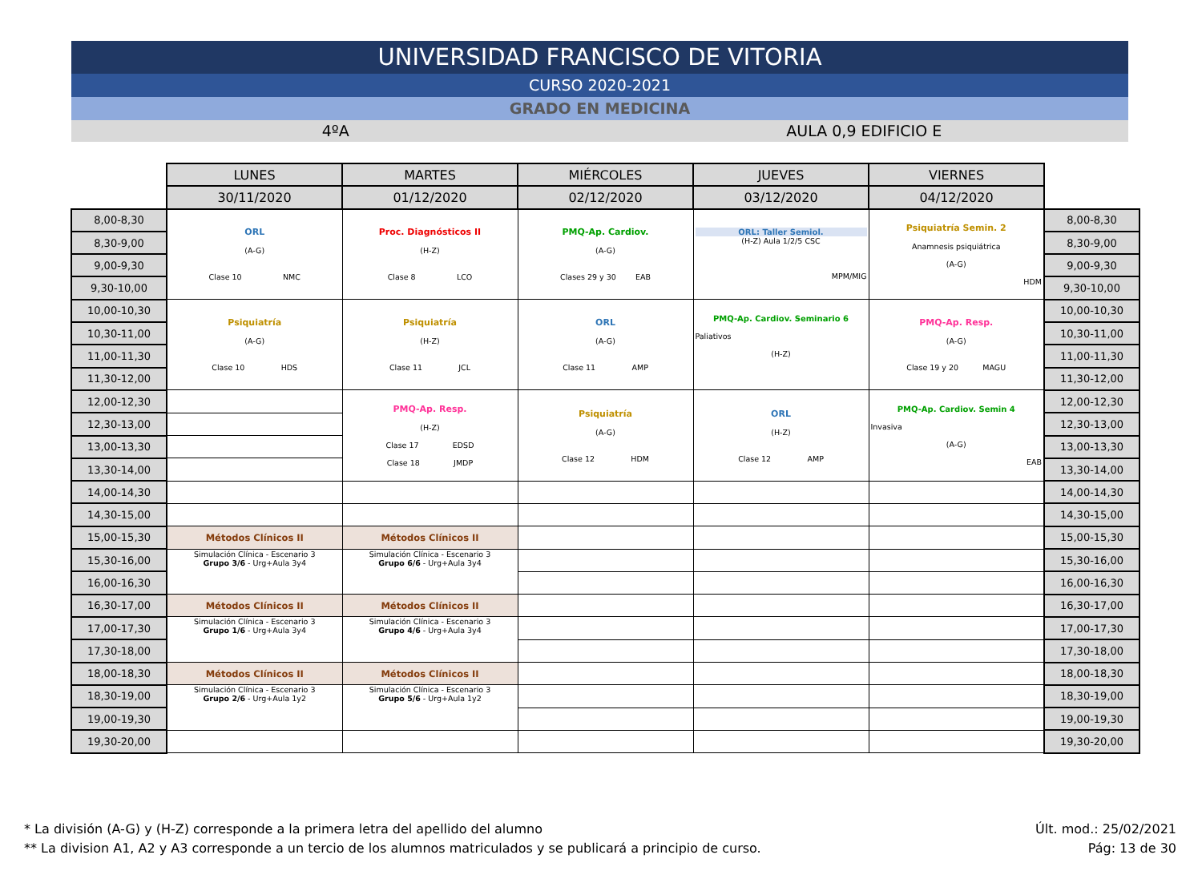UNIVERSIDAD FRANCISCO DE VITORIA
CURSO 2020-2021
GRADO EN MEDICINA
4ºA AULA 0,9 EDIFICIO E
| | LUNES | MARTES | MIÉRCOLES | JUEVES | VIERNES | |
| | 30/11/2020 | 01/12/2020 | 02/12/2020 | 03/12/2020 | 04/12/2020 | |
| 8,00-8,30 | ORL (A-G) Clase 10 NMC | Proc. Diagnósticos II (H-Z) Clase 8 LCO | PMQ-Ap. Cardiov. (A-G) Clases 29 y 30 EAB | ORL: Taller Semiol. (H-Z) Aula 1/2/5 CSC MPM/MIG | Psiquiatría Semin. 2 Anamnesis psiquiátrica (A-G) HDM | 8,00-8,30 |
| 8,30-9,00 | | | | | | 8,30-9,00 |
| 9,00-9,30 | | | | | | 9,00-9,30 |
| 9,30-10,00 | | | | | | 9,30-10,00 |
| 10,00-10,30 | Psiquiatría (A-G) Clase 10 HDS | Psiquiatría (H-Z) Clase 11 JCL | ORL (A-G) Clase 11 AMP | PMQ-Ap. Cardiov. Seminario 6 Paliativos (H-Z) | PMQ-Ap. Resp. (A-G) Clase 19 y 20 MAGU | 10,00-10,30 |
| 10,30-11,00 | | | | | | 10,30-11,00 |
| 11,00-11,30 | | | | | | 11,00-11,30 |
| 11,30-12,00 | | | | | | 11,30-12,00 |
| 12,00-12,30 | | PMQ-Ap. Resp. (H-Z) Clase 17 EDSD Clase 18 JMDP | Psiquiatría (A-G) Clase 12 HDM | ORL (H-Z) Clase 12 AMP | PMQ-Ap. Cardiov. Semin 4 Invasiva (A-G) EAB | 12,00-12,30 |
| 12,30-13,00 | | | | | | 12,30-13,00 |
| 13,00-13,30 | | | | | | 13,00-13,30 |
| 13,30-14,00 | | | | | | 13,30-14,00 |
| 14,00-14,30 | | | | | | 14,00-14,30 |
| 14,30-15,00 | | | | | | 14,30-15,00 |
| 15,00-15,30 | Métodos Clínicos II | Métodos Clínicos II | | | | 15,00-15,30 |
| 15,30-16,00 | Simulación Clínica - Escenario 3 Grupo 3/6 - Urg+Aula 3y4 | Simulación Clínica - Escenario 3 Grupo 6/6 - Urg+Aula 3y4 | | | | 15,30-16,00 |
| 16,00-16,30 | | | | | | 16,00-16,30 |
| 16,30-17,00 | Métodos Clínicos II | Métodos Clínicos II | | | | 16,30-17,00 |
| 17,00-17,30 | Simulación Clínica - Escenario 3 Grupo 1/6 - Urg+Aula 3y4 | Simulación Clínica - Escenario 3 Grupo 4/6 - Urg+Aula 3y4 | | | | 17,00-17,30 |
| 17,30-18,00 | | | | | | 17,30-18,00 |
| 18,00-18,30 | Métodos Clínicos II | Métodos Clínicos II | | | | 18,00-18,30 |
| 18,30-19,00 | Simulación Clínica - Escenario 3 Grupo 2/6 - Urg+Aula 1y2 | Simulación Clínica - Escenario 3 Grupo 5/6 - Urg+Aula 1y2 | | | | 18,30-19,00 |
| 19,00-19,30 | | | | | | 19,00-19,30 |
| 19,30-20,00 | | | | | | 19,30-20,00 |
* La división (A-G) y (H-Z) corresponde a la primera letra del apellido del alumno
** La division A1, A2 y A3 corresponde a un tercio de los alumnos matriculados y se publicará a principio de curso.
Últ. mod.: 25/02/2021
Pág: 13 de 30